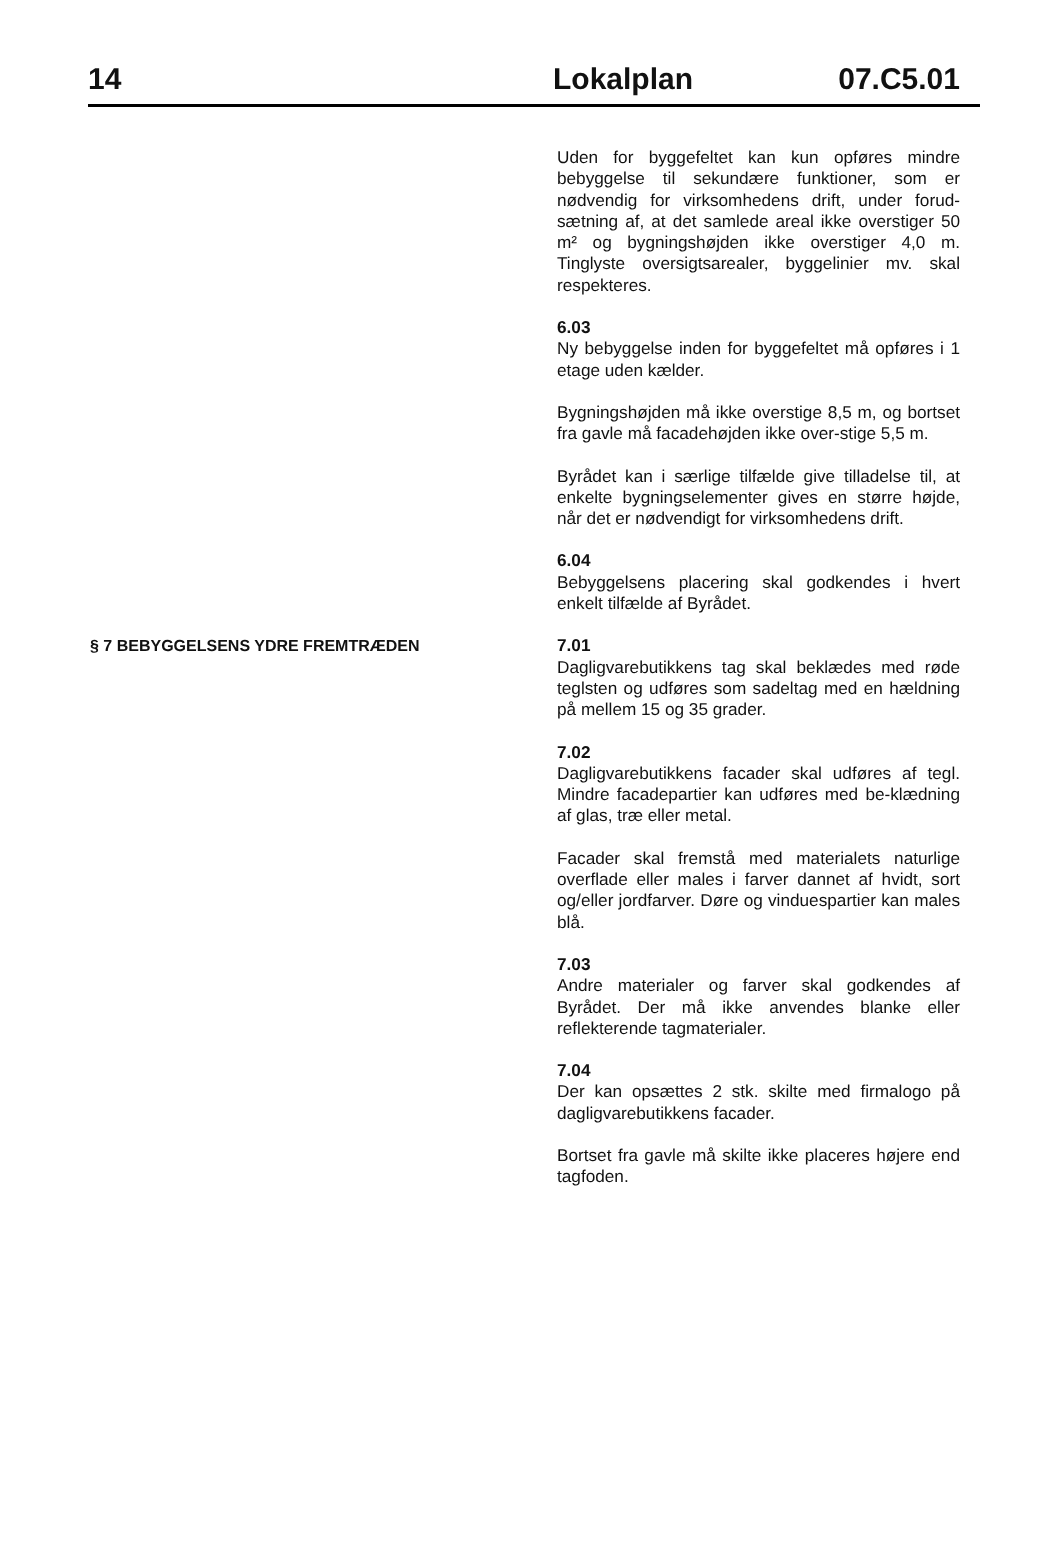14 Lokalplan 07.C5.01
Uden for byggefeltet kan kun opføres mindre bebyggelse til sekundære funktioner, som er nødvendig for virksomhedens drift, under forud-sætning af, at det samlede areal ikke overstiger 50 m² og bygningshøjden ikke overstiger 4,0 m. Tinglyste oversigtsarealer, byggelinier mv. skal respekteres.
6.03
Ny bebyggelse inden for byggefeltet må opføres i 1 etage uden kælder.
Bygningshøjden må ikke overstige 8,5 m, og bortset fra gavle må facadehøjden ikke over-stige 5,5 m.
Byrådet kan i særlige tilfælde give tilladelse til, at enkelte bygningselementer gives en større højde, når det er nødvendigt for virksomhedens drift.
6.04
Bebyggelsens placering skal godkendes i hvert enkelt tilfælde af Byrådet.
§ 7 BEBYGGELSENS YDRE FREMTRÆDEN
7.01
Dagligvarebutikkens tag skal beklædes med røde teglsten og udføres som sadeltag med en hældning på mellem 15 og 35 grader.
7.02
Dagligvarebutikkens facader skal udføres af tegl. Mindre facadepartier kan udføres med be-klædning af glas, træ eller metal.
Facader skal fremstå med materialets naturlige overflade eller males i farver dannet af hvidt, sort og/eller jordfarver. Døre og vinduespartier kan males blå.
7.03
Andre materialer og farver skal godkendes af Byrådet. Der må ikke anvendes blanke eller reflekterende tagmaterialer.
7.04
Der kan opsættes 2 stk. skilte med firmalogo på dagligvarebutikkens facader.
Bortset fra gavle må skilte ikke placeres højere end tagfoden.